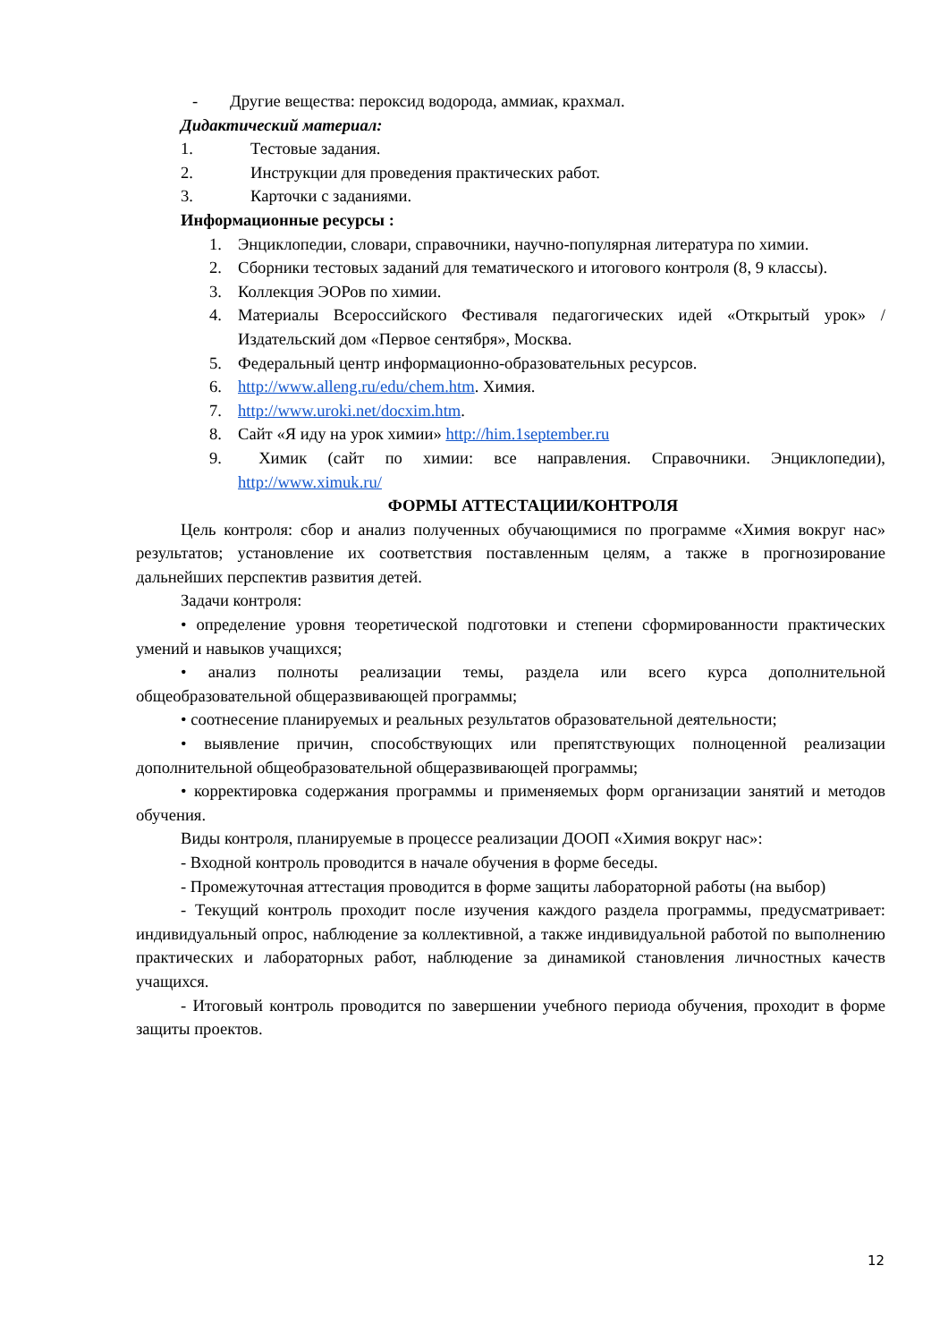- Другие вещества: пероксид водорода, аммиак, крахмал.
Дидактический материал:
1. Тестовые задания.
2. Инструкции для проведения практических работ.
3. Карточки с заданиями.
Информационные ресурсы :
1. Энциклопедии, словари, справочники, научно-популярная литература по химии.
2. Сборники тестовых заданий для тематического и итогового контроля (8, 9 классы).
3. Коллекция ЭОРов по химии.
4. Материалы Всероссийского Фестиваля педагогических идей «Открытый урок» /Издательский дом «Первое сентября», Москва.
5. Федеральный центр информационно-образовательных ресурсов.
6. http://www.alleng.ru/edu/chem.htm. Химия.
7. http://www.uroki.net/docxim.htm.
8. Сайт «Я иду на урок химии» http://him.1september.ru
9. Химик (сайт по химии: все направления. Справочники. Энциклопедии), http://www.ximuk.ru/
ФОРМЫ АТТЕСТАЦИИ/КОНТРОЛЯ
Цель контроля: сбор и анализ полученных обучающимися по программе «Химия вокруг нас» результатов; установление их соответствия поставленным целям, а также в прогнозирование дальнейших перспектив развития детей.
Задачи контроля:
• определение уровня теоретической подготовки и степени сформированности практических умений и навыков учащихся;
• анализ полноты реализации темы, раздела или всего курса дополнительной общеобразовательной общеразвивающей программы;
• соотнесение планируемых и реальных результатов образовательной деятельности;
• выявление причин, способствующих или препятствующих полноценной реализации дополнительной общеобразовательной общеразвивающей программы;
• корректировка содержания программы и применяемых форм организации занятий и методов обучения.
Виды контроля, планируемые в процессе реализации ДООП «Химия вокруг нас»:
- Входной контроль проводится в начале обучения в форме беседы.
- Промежуточная аттестация проводится в форме защиты лабораторной работы (на выбор)
- Текущий контроль проходит после изучения каждого раздела программы, предусматривает: индивидуальный опрос, наблюдение за коллективной, а также индивидуальной работой по выполнению практических и лабораторных работ, наблюдение за динамикой становления личностных качеств учащихся.
- Итоговый контроль проводится по завершении учебного периода обучения, проходит в форме защиты проектов.
12